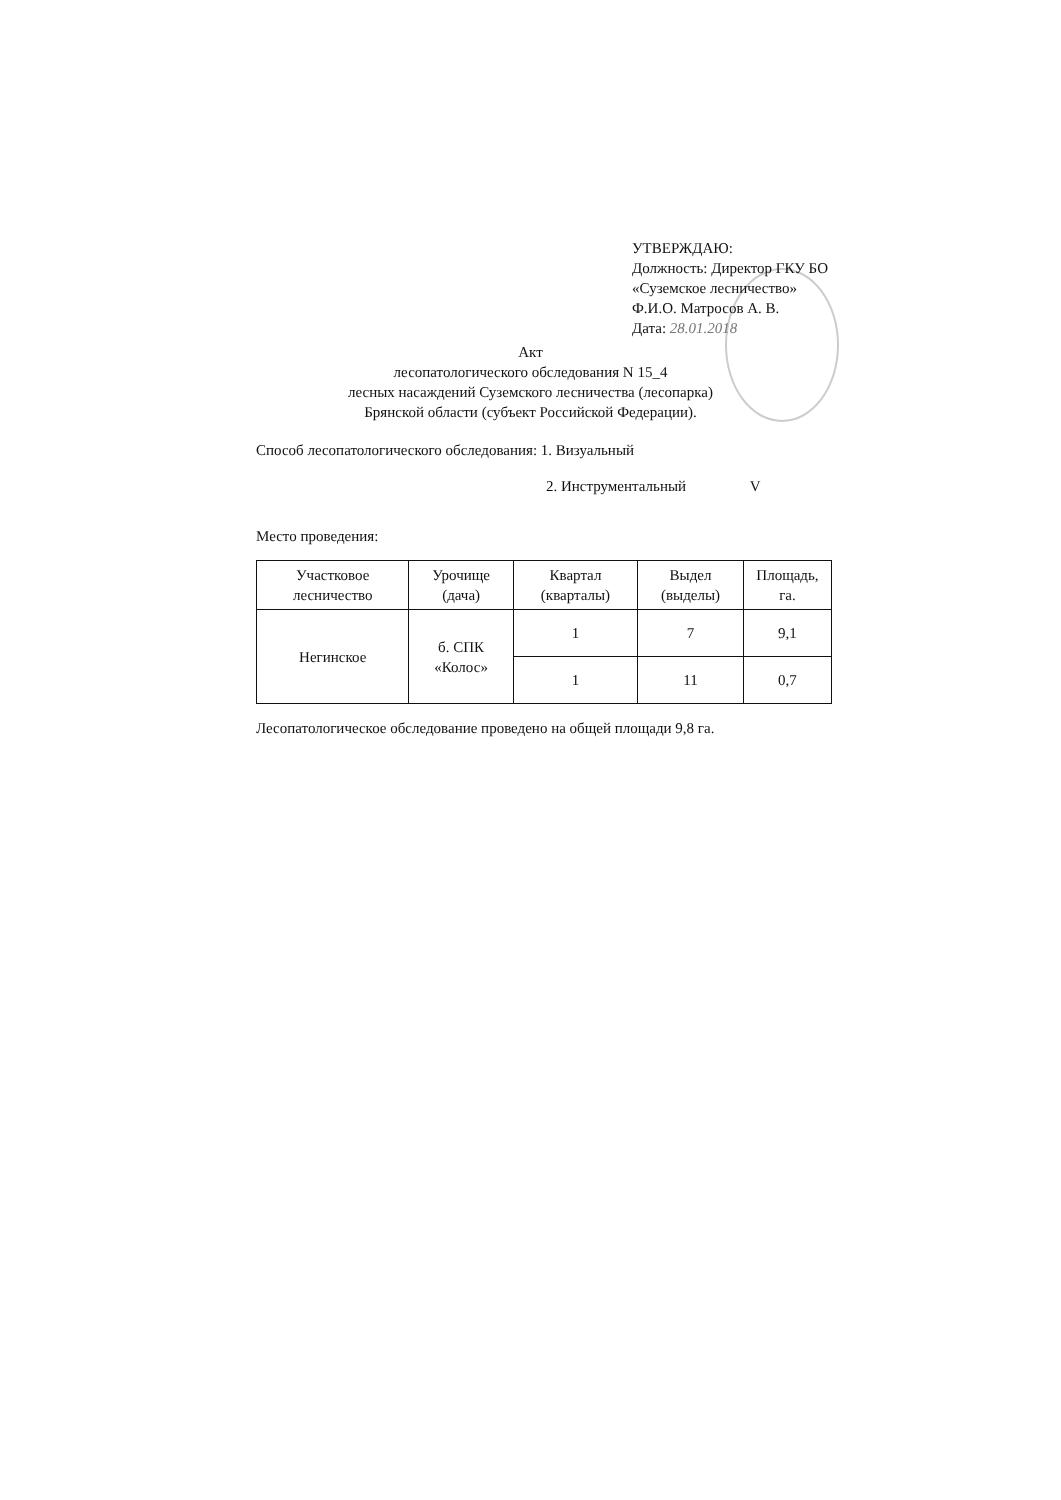УТВЕРЖДАЮ:
Должность: Директор ГКУ БО
«Суземское лесничество»
Ф.И.О. Матросов А. В.
Дата: 28.01.2018
Акт
лесопатологического обследования N 15_4
лесных насаждений Суземского лесничества (лесопарка)
Брянской области (субъект Российской Федерации).
Способ лесопатологического обследования: 1. Визуальный
2. Инструментальный V
Место проведения:
| Участковое лесничество | Урочище (дача) | Квартал (кварталы) | Выдел (выделы) | Площадь, га. |
| Негинское | б. СПК «Колос» | 1 | 7 | 9,1 |
| | | 1 | 11 | 0,7 |
Лесопатологическое обследование проведено на общей площади 9,8 га.